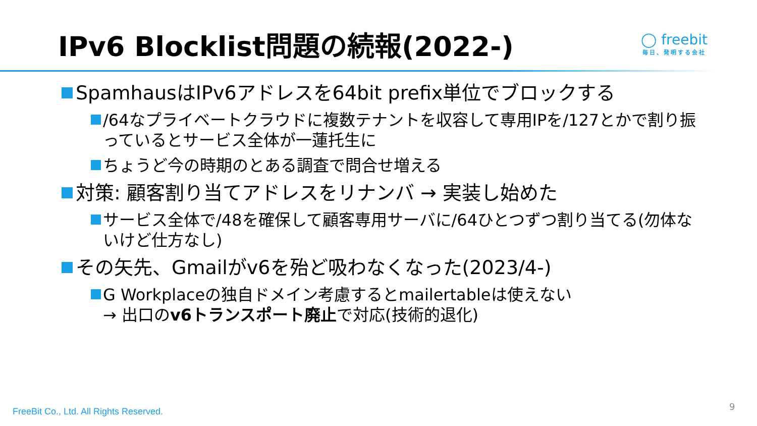IPv6 Blocklist問題の続報(2022-)
◯ freebit
毎日、発明する会社
SpamhausはIPv6アドレスを64bit prefix単位でブロックする
/64なプライベートクラウドに複数テナントを収容して専用IPを/127とかで割り振っているとサービス全体が一蓮托生に
ちょうど今の時期のとある調査で問合せ増える
対策: 顧客割り当てアドレスをリナンバ → 実装し始めた
サービス全体で/48を確保して顧客専用サーバに/64ひとつずつ割り当てる(勿体ないけど仕方なし)
その矢先、Gmailがv6を殆ど吸わなくなった(2023/4-)
G Workplaceの独自ドメイン考慮するとmailertableは使えない
→ 出口のv6トランスポート廃止で対応(技術的退化)
FreeBit Co., Ltd. All Rights Reserved.
9